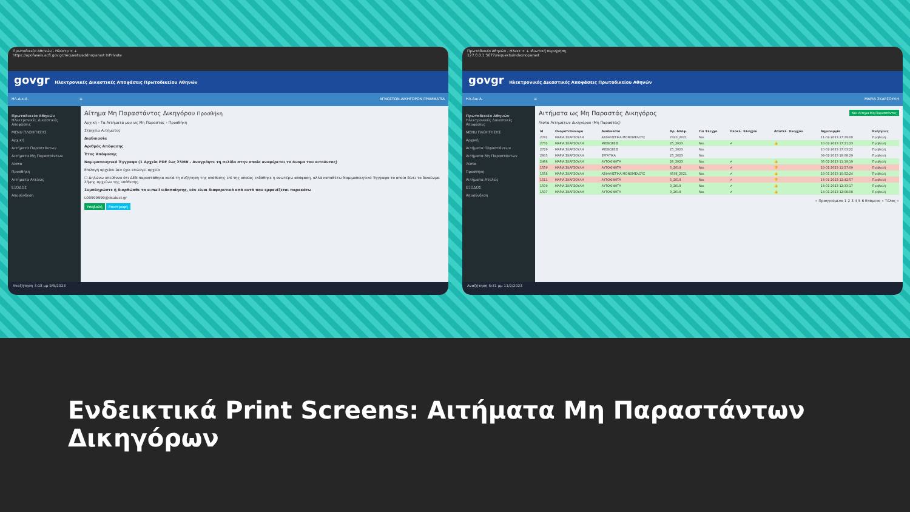Πρωτοδικείο Αθηνών - Ηλεκτρ × +
https://apofaseis.acfi.gov.gr/requests/addnoparast InPrivate
govgr Ηλεκτρονικές Δικαστικές Αποφάσεις Πρωτοδικείου Αθηνών
ΗΛ.Δικ.Α. ≡ ΑΓΝΩΣΤΩΝ-ΔΙΚΗΓΟΡΩΝ ΓΡΑΜΜΑΤΙΑ
Πρωτοδικείο Αθηνών Ηλεκτρονικές Δικαστικές Αποφάσεις
MENU ΠΛΟΗΓΗΣΗΣ
Αρχική
Αιτήματα Παραστάντων
Αιτήματα Μη Παραστάντων
Λίστα
Προσθήκη
Αιτήματα Ατελώς
ΕΞΟΔΟΣ
Αποσύνδεση
Αίτημα Μη Παραστάντος Δικηγόρου Προσθήκη
Αρχική › Τα Αιτήματά μου ως Μη Παραστάς › Προσθήκη
Στοιχεία Αιτήματος
Διαδικασία
Αριθμός Απόφασης
Έτος Απόφασης
Νομιμοποιητικό Έγγραφο (1 Αρχείο PDF έως 25MB - Αναγράψτε τη σελίδα στην οποία αναφέρεται το όνομα του αιτούντος)
Επιλογή αρχείου Δεν έχει επιλεγεί αρχείο
☐ Δηλώνω υπεύθυνα ότι ΔΕΝ παραστάθηκα κατά τη συζήτηση της υπόθεσης επί της οποίας εκδόθηκε η ανωτέρω απόφαση, αλλά καταθέτω Νομιμοποιητικό Έγγραφο το οποίο δίνει το δικαίωμα λήψης αρχείων της υπόθεσης.
Συμπληρώστε ή διορθώσθε το e-mail ειδοποίησης, εάν είναι διαφορετικό από αυτό που εμφανίζεται παρακάτω
L00999999@dsatest.gr
Υποβολή Επιστροφή
Αναζήτηση 3:18 μμ 9/5/2023
Πρωτοδικείο Αθηνών - Ηλεκτ × + Ιδιωτική περιήγηση
127.0.0.1:5677/requests/indexnoparast
govgr Ηλεκτρονικές Δικαστικές Αποφάσεις Πρωτοδικείου Αθηνών
ΗΛ.Δικ.Α. ≡ ΜΑΡΙΑ ΣΚΑΡΣΟΥΛΗ
Πρωτοδικείο Αθηνών Ηλεκτρονικές Δικαστικές Αποφάσεις
MENU ΠΛΟΗΓΗΣΗΣ
Αρχική
Αιτήματα Παραστάντων
Αιτήματα Μη Παραστάντων
Λίστα
Προσθήκη
Αιτήματα Ατελώς
ΕΞΟΔΟΣ
Αποσύνδεση
Αιτήματα ως Μη Παραστάς Δικηγόρος Νέο Αίτημα Μη Παραστάντος
Λίστα Αιτημάτων Δικηγόρου (Μη Παραστάς)
| Id | Ονοματεπώνυμο | Διαδικασία | Αρ. Απόφ. | Για Έλεγχο | Ολοκλ. Έλεγχου | Αποτελ. Έλεγχου | Δημιουργία | Ενέργειες |
| --- | --- | --- | --- | --- | --- | --- | --- | --- |
| 2742 | ΜΑΡΙΑ ΣΚΑΡΣΟΥΛΗ | ΑΣΦΑΛΙΣΤΙΚΑ ΜΟΝΟΜΕΛΟΥΣ | 7420_2021 | Ναι | | | 11-02-2023 17:29:08 | Προβολή |
| 2732 | ΜΑΡΙΑ ΣΚΑΡΣΟΥΛΗ | ΜΙΣΘΩΣΕΙΣ | 25_2023 | Ναι | ✔ | 👍 | 10-02-2023 17:21:23 | Προβολή |
| 2729 | ΜΑΡΙΑ ΣΚΑΡΣΟΥΛΗ | ΜΙΣΘΩΣΕΙΣ | 25_2023 | Ναι | | | 10-02-2023 17:03:22 | Προβολή |
| 2605 | ΜΑΡΙΑ ΣΚΑΡΣΟΥΛΗ | ΕΡΓΑΤΙΚΑ | 25_2023 | Ναι | | | 09-02-2023 18:08:29 | Προβολή |
| 2466 | ΜΑΡΙΑ ΣΚΑΡΣΟΥΛΗ | ΑΥΤΟΚΙΝΗΤΑ | 26_2023 | Ναι | ✔ | 👍 | 05-02-2023 11:19:19 | Προβολή |
| 1559 | ΜΑΡΙΑ ΣΚΑΡΣΟΥΛΗ | ΑΥΤΟΚΙΝΗΤΑ | 5_2019 | Ναι | ✔ | 👎 | 19-01-2023 11:57:09 | Προβολή |
| 1558 | ΜΑΡΙΑ ΣΚΑΡΣΟΥΛΗ | ΑΣΦΑΛΙΣΤΙΚΑ ΜΟΝΟΜΕΛΟΥΣ | 4508_2021 | Ναι | ✔ | 👍 | 19-01-2023 10:52:24 | Προβολή |
| 1511 | ΜΑΡΙΑ ΣΚΑΡΣΟΥΛΗ | ΑΥΤΟΚΙΝΗΤΑ | 5_2019 | Ναι | ✔ | 👎 | 14-01-2023 12:42:57 | Προβολή |
| 1509 | ΜΑΡΙΑ ΣΚΑΡΣΟΥΛΗ | ΑΥΤΟΚΙΝΗΤΑ | 3_2019 | Ναι | ✔ | 👍 | 14-01-2023 12:33:17 | Προβολή |
| 1507 | ΜΑΡΙΑ ΣΚΑΡΣΟΥΛΗ | ΑΥΤΟΚΙΝΗΤΑ | 3_2019 | Ναι | ✔ | 👍 | 14-01-2023 12:08:08 | Προβολή |
« Προηγούμενο 1 2 3 4 5 6 Επόμενο » Τέλος »
Αναζήτηση 5:31 μμ 11/2/2023
Ενδεικτικά Print Screens: Αιτήματα Μη Παραστάντων Δικηγόρων